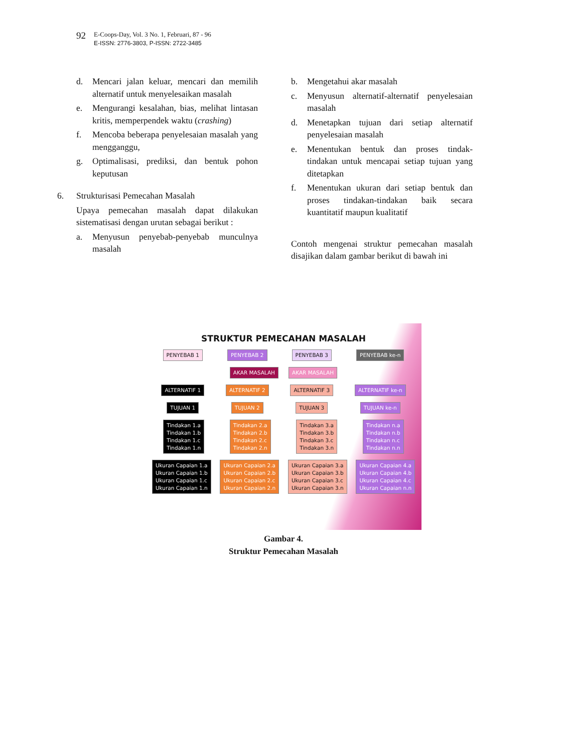92
E-Coops-Day, Vol. 3 No. 1, Februari, 87 - 96
E-ISSN: 2776-3803, P-ISSN: 2722-3485
d. Mencari jalan keluar, mencari dan memilih alternatif untuk menyelesaikan masalah
e. Mengurangi kesalahan, bias, melihat lintasan kritis, memperpendek waktu (crashing)
f. Mencoba beberapa penyelesaian masalah yang mengganggu,
g. Optimalisasi, prediksi, dan bentuk pohon keputusan
6. Strukturisasi Pemecahan Masalah
Upaya pemecahan masalah dapat dilakukan sistematisasi dengan urutan sebagai berikut :
a. Menyusun penyebab-penyebab munculnya masalah
b. Mengetahui akar masalah
c. Menyusun alternatif-alternatif penyelesaian masalah
d. Menetapkan tujuan dari setiap alternatif penyelesaian masalah
e. Menentukan bentuk dan proses tindak-tindakan untuk mencapai setiap tujuan yang ditetapkan
f. Menentukan ukuran dari setiap bentuk dan proses tindakan-tindakan baik secara kuantitatif maupun kualitatif
Contoh mengenai struktur pemecahan masalah disajikan dalam gambar berikut di bawah ini
STRUKTUR PEMECAHAN MASALAH
PENYEBAB 1 PENYEBAB 2 PENYEBAB 3 PENYEBAB ke-n
AKAR MASALAH AKAR MASALAH
ALTERNATIF 1 ALTERNATIF 2 ALTERNATIF 3 ALTERNATIF ke-n
TUJUAN 1 TUJUAN 2 TUJUAN 3 TUJUAN ke-n
Tindakan 1.a
Tindakan 1.b
Tindakan 1.c
Tindakan 1.n Tindakan 2.a
Tindakan 2.b
Tindakan 2.c
Tindakan 2.n Tindakan 3.a
Tindakan 3.b
Tindakan 3.c
Tindakan 3.n Tindakan n.a
Tindakan n.b
Tindakan n.c
Tindakan n.n
Ukuran Capaian 1.a
Ukuran Capaian 1.b
Ukuran Capaian 1.c
Ukuran Capaian 1.n Ukuran Capaian 2.a
Ukuran Capaian 2.b
Ukuran Capaian 2.c
Ukuran Capaian 2.n Ukuran Capaian 3.a
Ukuran Capaian 3.b
Ukuran Capaian 3.c
Ukuran Capaian 3.n Ukuran Capaian 4.a
Ukuran Capaian 4.b
Ukuran Capaian 4.c
Ukuran Capaian n.n
Gambar 4.
Struktur Pemecahan Masalah